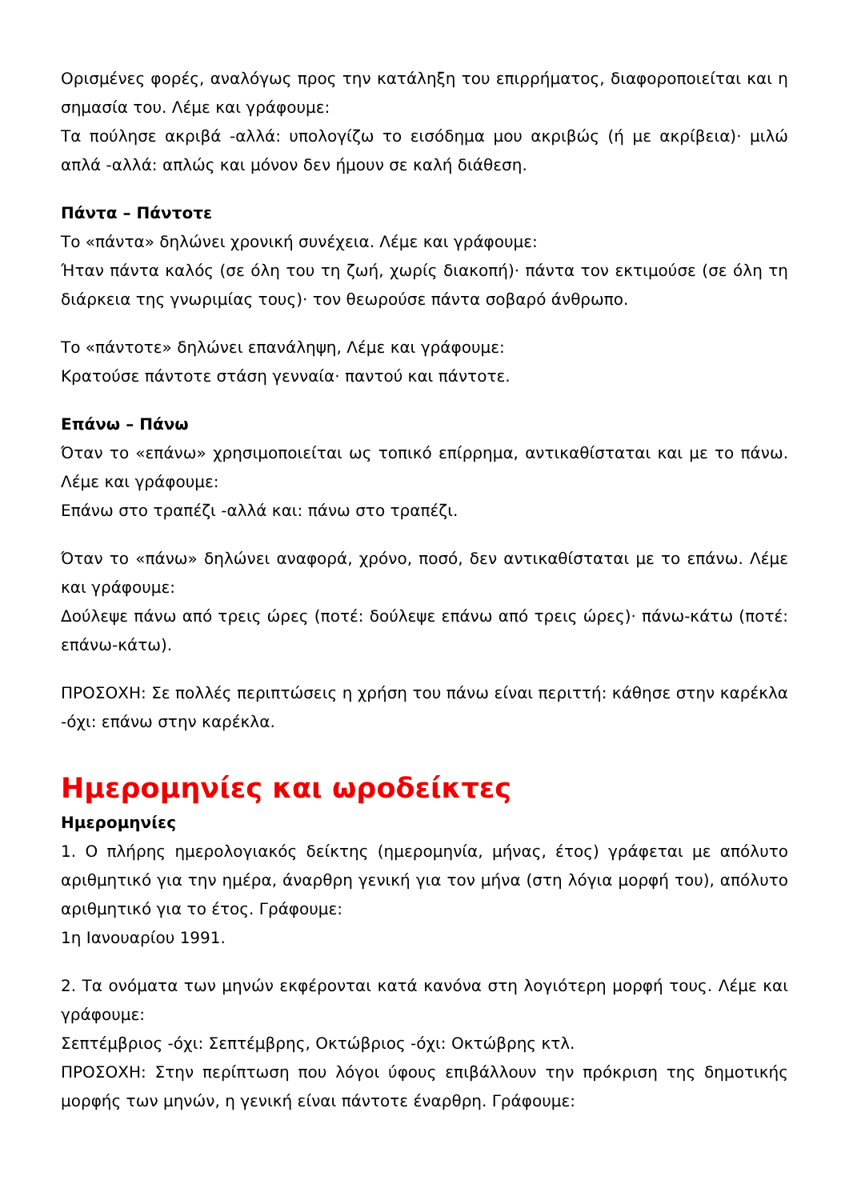Ορισμένες φορές, αναλόγως προς την κατάληξη του επιρρήματος, διαφοροποιείται και η σημασία του. Λέμε και γράφουμε:
Τα πούλησε ακριβά -αλλά: υπολογίζω το εισόδημα μου ακριβώς (ή με ακρίβεια)· μιλώ απλά -αλλά: απλώς και μόνον δεν ήμουν σε καλή διάθεση.
Πάντα – Πάντοτε
Το «πάντα» δηλώνει χρονική συνέχεια. Λέμε και γράφουμε:
Ήταν πάντα καλός (σε όλη του τη ζωή, χωρίς διακοπή)· πάντα τον εκτιμούσε (σε όλη τη διάρκεια της γνωριμίας τους)· τον θεωρούσε πάντα σοβαρό άνθρωπο.
Το «πάντοτε» δηλώνει επανάληψη, Λέμε και γράφουμε:
Κρατούσε πάντοτε στάση γενναία· παντού και πάντοτε.
Επάνω – Πάνω
Όταν το «επάνω» χρησιμοποιείται ως τοπικό επίρρημα, αντικαθίσταται και με το πάνω. Λέμε και γράφουμε:
Επάνω στο τραπέζι -αλλά και: πάνω στο τραπέζι.
Όταν το «πάνω» δηλώνει αναφορά, χρόνο, ποσό, δεν αντικαθίσταται με το επάνω. Λέμε και γράφουμε:
Δούλεψε πάνω από τρεις ώρες (ποτέ: δούλεψε επάνω από τρεις ώρες)· πάνω-κάτω (ποτέ: επάνω-κάτω).
ΠΡΟΣΟΧΗ: Σε πολλές περιπτώσεις η χρήση του πάνω είναι περιττή: κάθησε στην καρέκλα -όχι: επάνω στην καρέκλα.
Ημερομηνίες και ωροδείκτες
Ημερομηνίες
1. Ο πλήρης ημερολογιακός δείκτης (ημερομηνία, μήνας, έτος) γράφεται με απόλυτο αριθμητικό για την ημέρα, άναρθρη γενική για τον μήνα (στη λόγια μορφή του), απόλυτο αριθμητικό για το έτος. Γράφουμε:
1η Ιανουαρίου 1991.
2. Τα ονόματα των μηνών εκφέρονται κατά κανόνα στη λογιότερη μορφή τους. Λέμε και γράφουμε:
Σεπτέμβριος -όχι: Σεπτέμβρης, Οκτώβριος -όχι: Οκτώβρης κτλ.
ΠΡΟΣΟΧΗ: Στην περίπτωση που λόγοι ύφους επιβάλλουν την πρόκριση της δημοτικής μορφής των μηνών, η γενική είναι πάντοτε έναρθρη. Γράφουμε: